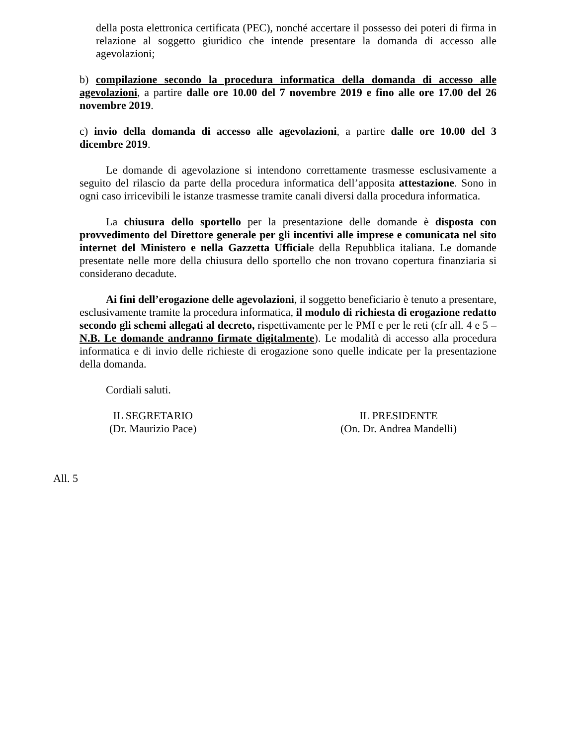della posta elettronica certificata (PEC), nonché accertare il possesso dei poteri di firma in relazione al soggetto giuridico che intende presentare la domanda di accesso alle agevolazioni;
b) compilazione secondo la procedura informatica della domanda di accesso alle agevolazioni, a partire dalle ore 10.00 del 7 novembre 2019 e fino alle ore 17.00 del 26 novembre 2019.
c) invio della domanda di accesso alle agevolazioni, a partire dalle ore 10.00 del 3 dicembre 2019.
Le domande di agevolazione si intendono correttamente trasmesse esclusivamente a seguito del rilascio da parte della procedura informatica dell’apposita attestazione. Sono in ogni caso irricevibili le istanze trasmesse tramite canali diversi dalla procedura informatica.
La chiusura dello sportello per la presentazione delle domande è disposta con provvedimento del Direttore generale per gli incentivi alle imprese e comunicata nel sito internet del Ministero e nella Gazzetta Ufficiale della Repubblica italiana. Le domande presentate nelle more della chiusura dello sportello che non trovano copertura finanziaria si considerano decadute.
Ai fini dell’erogazione delle agevolazioni, il soggetto beneficiario è tenuto a presentare, esclusivamente tramite la procedura informatica, il modulo di richiesta di erogazione redatto secondo gli schemi allegati al decreto, rispettivamente per le PMI e per le reti (cfr all. 4 e 5 – N.B. Le domande andranno firmate digitalmente). Le modalità di accesso alla procedura informatica e di invio delle richieste di erogazione sono quelle indicate per la presentazione della domanda.
Cordiali saluti.
IL SEGRETARIO
(Dr. Maurizio Pace)
IL PRESIDENTE
(On. Dr. Andrea Mandelli)
All. 5